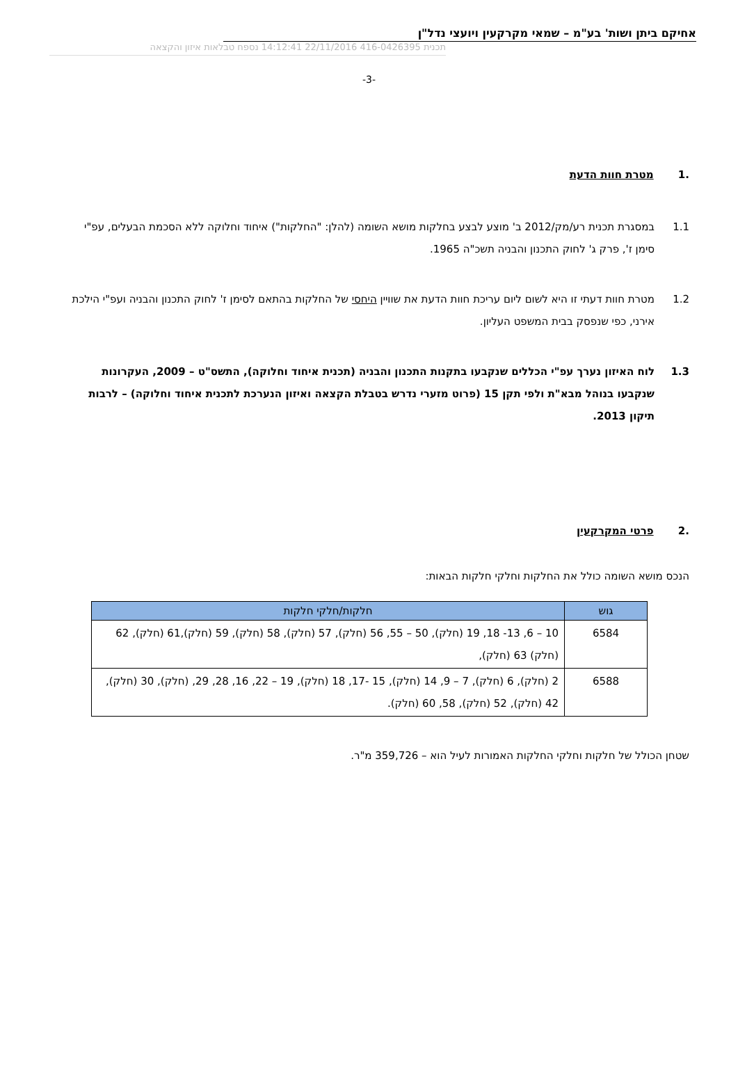אחיקם ביתן ושות' בע"מ – שמאי מקרקעין ויועצי נדל"ן
תכנית 416-0426395 22/11/2016 14:12:41 נספח טבלאות איזון והקצאה
-3-
.1 מטרת חוות הדעת
1.1 במסגרת תכנית רע/מק/2012 ב' מוצע לבצע בחלקות מושא השומה (להלן: "החלקות") איחוד וחלוקה ללא הסכמת הבעלים, עפ"י סימן ז', פרק ג' לחוק התכנון והבניה תשכ"ה 1965.
1.2 מטרת חוות דעתי זו היא לשום ליום עריכת חוות הדעת את שוויין היחסי של החלקות בהתאם לסימן ז' לחוק התכנון והבניה ועפ"י הילכת אירני, כפי שנפסק בבית המשפט העליון.
1.3 לוח האיזון נערך עפ"י הכללים שנקבעו בתקנות התכנון והבניה (תכנית איחוד וחלוקה), התשס"ט – 2009, העקרונות שנקבעו בנוהל מבא"ת ולפי תקן 15 (פרוט מזערי נדרש בטבלת הקצאה ואיזון הנערכת לתכנית איחוד וחלוקה) – לרבות תיקון 2013.
.2 פרטי המקרקעין
הנכס מושא השומה כולל את החלקות וחלקי חלקות הבאות:
| גוש | חלקות/חלקי חלקות |
| --- | --- |
| 6584 | 10 – 6, 13- 18, 19 (חלק), 50 – 55, 56 (חלק), 57 (חלק), 58 (חלק), 59 (חלק),61 (חלק), 62 (חלק) 63 (חלק), |
| 6588 | 2 (חלק), 6 (חלק), 7 – 9, 14 (חלק), 15 -17, 18 (חלק), 19 – 22, 16, 28, 29, (חלק), 30 (חלק), 42 (חלק), 52 (חלק), 58, 60 (חלק). |
שטחן הכולל של חלקות וחלקי החלקות האמורות לעיל הוא – 359,726 מ"ר.